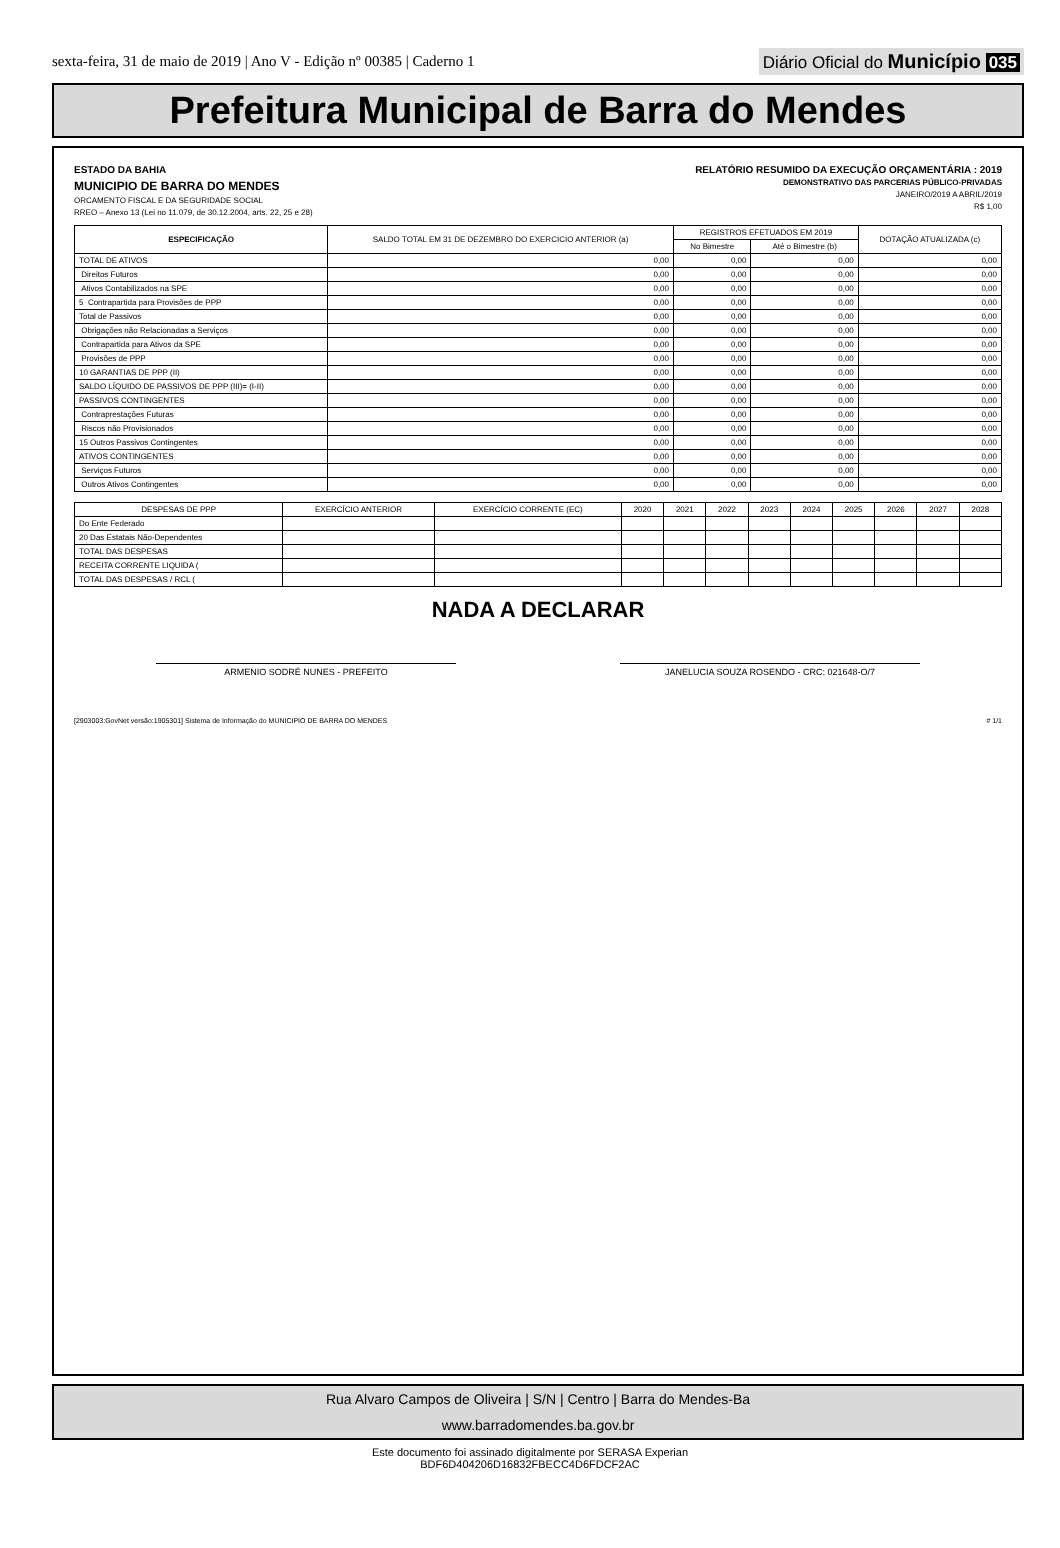sexta-feira, 31 de maio de 2019 | Ano V - Edição nº 00385 | Caderno 1
Diário Oficial do Município 035
Prefeitura Municipal de Barra do Mendes
ESTADO DA BAHIA
MUNICIPIO DE BARRA DO MENDES
ORCAMENTO FISCAL E DA SEGURIDADE SOCIAL
RREO – Anexo 13 (Lei no 11.079, de 30.12.2004, arts. 22, 25 e 28)
RELATÓRIO RESUMIDO DA EXECUÇÃO ORÇAMENTÁRIA : 2019
DEMONSTRATIVO DAS PARCERIAS PÚBLICO-PRIVADAS
JANEIRO/2019 A ABRIL/2019
R$ 1,00
| ESPECIFICAÇÃO | SALDO TOTAL EM 31 DE DEZEMBRO DO EXERCICIO ANTERIOR (a) | REGISTROS EFETUADOS EM 2019 | | DOTAÇÃO ATUALIZADA (c) |
| --- | --- | --- | --- | --- |
| | | No Bimestre | Até o Bimestre (b) | |
| TOTAL DE ATIVOS | 0,00 | 0,00 | 0,00 | 0,00 |
| Direitos Futuros | 0,00 | 0,00 | 0,00 | 0,00 |
| Ativos Contabilizados na SPE | 0,00 | 0,00 | 0,00 | 0,00 |
| 5 Contrapartida para Provisões de PPP | 0,00 | 0,00 | 0,00 | 0,00 |
| Total de Passivos | 0,00 | 0,00 | 0,00 | 0,00 |
| Obrigações não Relacionadas a Serviços | 0,00 | 0,00 | 0,00 | 0,00 |
| Contrapartida para Ativos da SPE | 0,00 | 0,00 | 0,00 | 0,00 |
| Provisões de PPP | 0,00 | 0,00 | 0,00 | 0,00 |
| 10 GARANTIAS DE PPP (II) | 0,00 | 0,00 | 0,00 | 0,00 |
| SALDO LÍQUIDO DE PASSIVOS DE PPP (III)= (I-II) | 0,00 | 0,00 | 0,00 | 0,00 |
| PASSIVOS CONTINGENTES | 0,00 | 0,00 | 0,00 | 0,00 |
| Contraprestações Futuras | 0,00 | 0,00 | 0,00 | 0,00 |
| Riscos não Provisionados | 0,00 | 0,00 | 0,00 | 0,00 |
| 15 Outros Passivos Contingentes | 0,00 | 0,00 | 0,00 | 0,00 |
| ATIVOS CONTINGENTES | 0,00 | 0,00 | 0,00 | 0,00 |
| Serviços Futuros | 0,00 | 0,00 | 0,00 | 0,00 |
| Outros Ativos Contingentes | 0,00 | 0,00 | 0,00 | 0,00 |
| DESPESAS DE PPP | EXERCÍCIO ANTERIOR | EXERCÍCIO CORRENTE (EC) | 2020 | 2021 | 2022 | 2023 | 2024 | 2025 | 2026 | 2027 | 2028 |
| --- | --- | --- | --- | --- | --- | --- | --- | --- | --- | --- | --- |
| Do Ente Federado | | | | | | | | | | | |
| 20 Das Estatais Não-Dependentes | | | | | | | | | | | |
| TOTAL DAS DESPESAS | | | | | | | | | | | |
| RECEITA CORRENTE LIQUIDA ( | | | | | | | | | | | |
| TOTAL DAS DESPESAS / RCL ( | | | | | | | | | | | |
NADA A DECLARAR
ARMENIO SODRÉ NUNES - PREFEITO JANELUCIA SOUZA ROSENDO - CRC: 021648-O/7
[2903003:GovNet versão:1905301] Sistema de Informação do MUNICIPIO DE BARRA DO MENDES # 1/1
Rua Alvaro Campos de Oliveira | S/N | Centro | Barra do Mendes-Ba
www.barradomendes.ba.gov.br
Este documento foi assinado digitalmente por SERASA Experian
BDF6D404206D16832FBECC4D6FDCF2AC